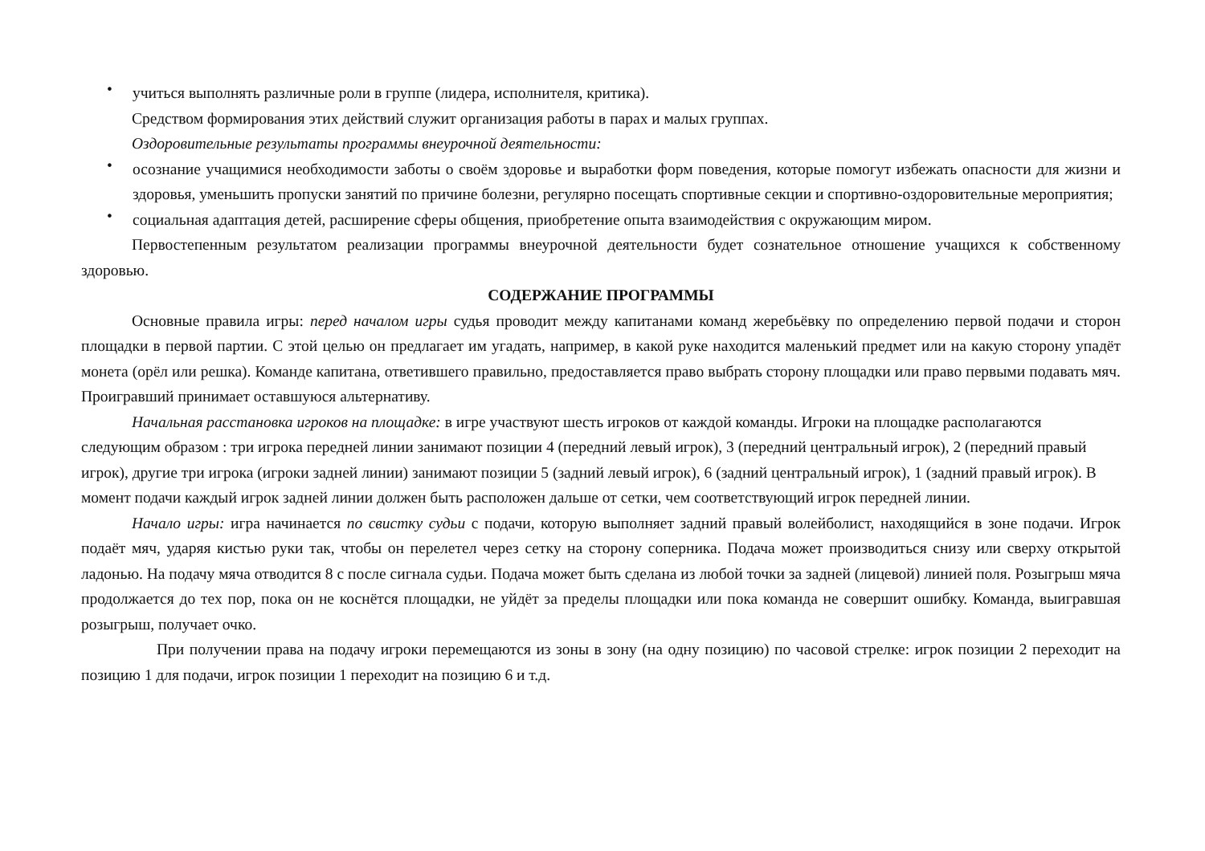• учиться выполнять различные роли в группе (лидера, исполнителя, критика).
Средством формирования этих действий служит организация работы в парах и малых группах.
Оздоровительные результаты программы внеурочной деятельности:
• осознание учащимися необходимости заботы о своём здоровье и выработки форм поведения, которые помогут избежать опасности для жизни и здоровья, уменьшить пропуски занятий по причине болезни, регулярно посещать спортивные секции и спортивно-оздоровительные мероприятия;
• социальная адаптация детей, расширение сферы общения, приобретение опыта взаимодействия с окружающим миром.
Первостепенным результатом реализации программы внеурочной деятельности будет сознательное отношение учащихся к собственному здоровью.
СОДЕРЖАНИЕ ПРОГРАММЫ
Основные правила игры: перед началом игры судья проводит между капитанами команд жеребьёвку по определению первой подачи и сторон площадки в первой партии. С этой целью он предлагает им угадать, например, в какой руке находится маленький предмет или на какую сторону упадёт монета (орёл или решка). Команде капитана, ответившего правильно, предоставляется право выбрать сторону площадки или право первыми подавать мяч. Проигравший принимает оставшуюся альтернативу.
Начальная расстановка игроков на площадке: в игре участвуют шесть игроков от каждой команды. Игроки на площадке располагаются следующим образом : три игрока передней линии занимают позиции 4 (передний левый игрок), 3 (передний центральный игрок), 2 (передний правый игрок), другие три игрока (игроки задней линии) занимают позиции 5 (задний левый игрок), 6 (задний центральный игрок), 1 (задний правый игрок). В момент подачи каждый игрок задней линии должен быть расположен дальше от сетки, чем соответствующий игрок передней линии.
Начало игры: игра начинается по свистку судьи с подачи, которую выполняет задний правый волейболист, находящийся в зоне подачи. Игрок подаёт мяч, ударяя кистью руки так, чтобы он перелетел через сетку на сторону соперника. Подача может производиться снизу или сверху открытой ладонью. На подачу мяча отводится 8 с после сигнала судьи. Подача может быть сделана из любой точки за задней (лицевой) линией поля. Розыгрыш мяча продолжается до тех пор, пока он не коснётся площадки, не уйдёт за пределы площадки или пока команда не совершит ошибку. Команда, выигравшая розыгрыш, получает очко.
При получении права на подачу игроки перемещаются из зоны в зону (на одну позицию) по часовой стрелке: игрок позиции 2 переходит на позицию 1 для подачи, игрок позиции 1 переходит на позицию 6 и т.д.